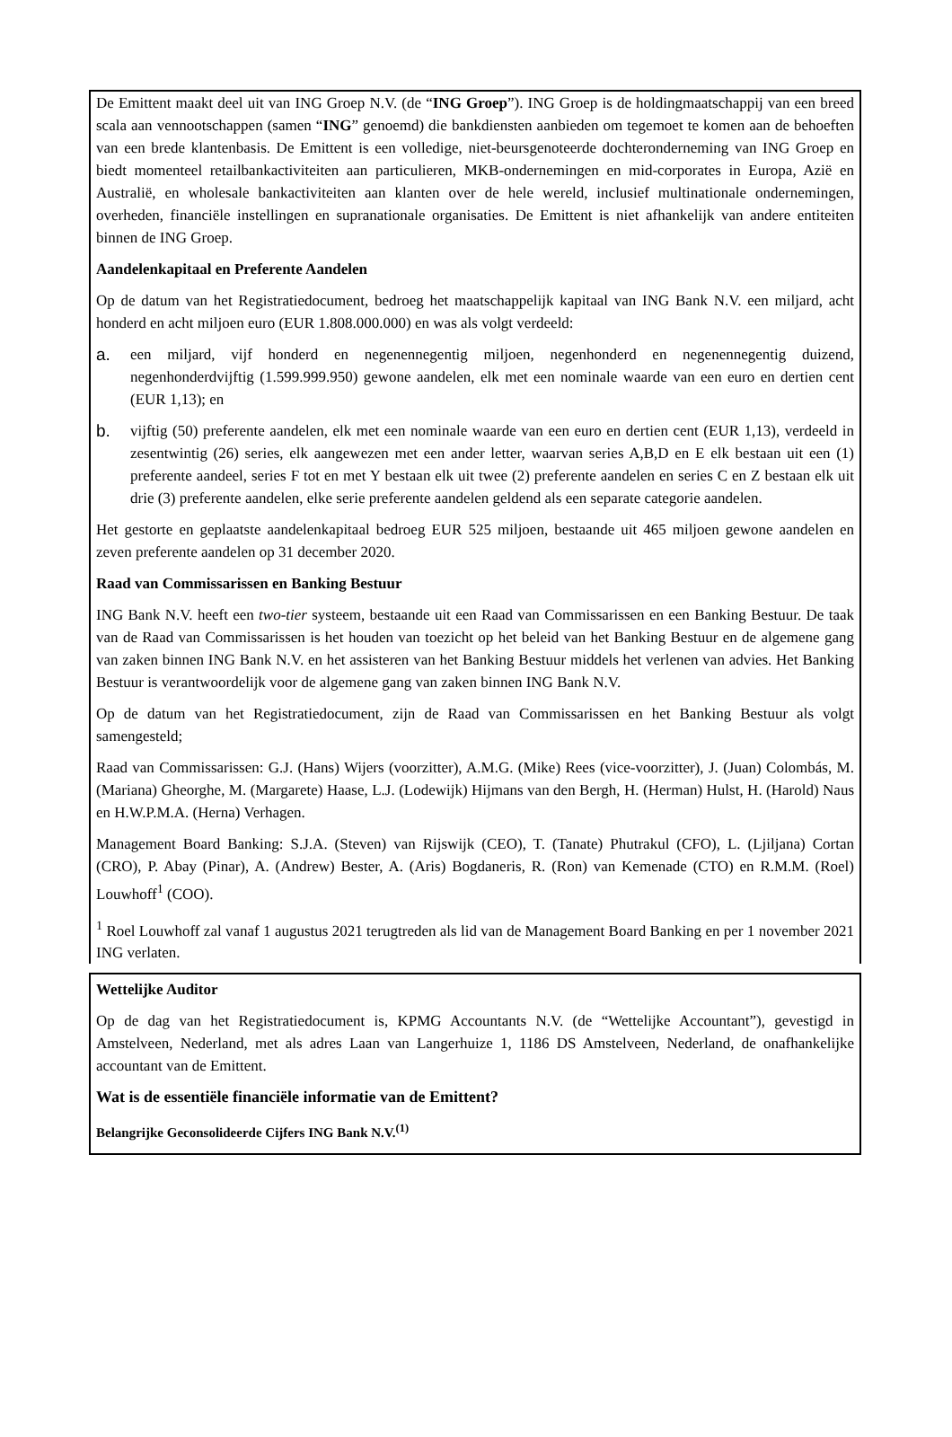De Emittent maakt deel uit van ING Groep N.V. (de “ING Groep”). ING Groep is de holdingmaatschappij van een breed scala aan vennootschappen (samen “ING” genoemd) die bankdiensten aanbieden om tegemoet te komen aan de behoeften van een brede klantenbasis. De Emittent is een volledige, niet-beursgenoteerde dochteronderneming van ING Groep en biedt momenteel retailbankactiviteiten aan particulieren, MKB-ondernemingen en mid-corporates in Europa, Azië en Australië, en wholesale bankactiviteiten aan klanten over de hele wereld, inclusief multinationale ondernemingen, overheden, financiële instellingen en supranationale organisaties. De Emittent is niet afhankelijk van andere entiteiten binnen de ING Groep.
Aandelenkapitaal en Preferente Aandelen
Op de datum van het Registratiedocument, bedroeg het maatschappelijk kapitaal van ING Bank N.V. een miljard, acht honderd en acht miljoen euro (EUR 1.808.000.000) en was als volgt verdeeld:
a. een miljard, vijf honderd en negenennegentig miljoen, negenhonderd en negenennegentig duizend, negenhonderdvijftig (1.599.999.950) gewone aandelen, elk met een nominale waarde van een euro en dertien cent (EUR 1,13); en
b. vijftig (50) preferente aandelen, elk met een nominale waarde van een euro en dertien cent (EUR 1,13), verdeeld in zesentwintig (26) series, elk aangewezen met een ander letter, waarvan series A,B,D en E elk bestaan uit een (1) preferente aandeel, series F tot en met Y bestaan elk uit twee (2) preferente aandelen en series C en Z bestaan elk uit drie (3) preferente aandelen, elke serie preferente aandelen geldend als een separate categorie aandelen.
Het gestorte en geplaatste aandelenkapitaal bedroeg EUR 525 miljoen, bestaande uit 465 miljoen gewone aandelen en zeven preferente aandelen op 31 december 2020.
Raad van Commissarissen en Banking Bestuur
ING Bank N.V. heeft een two-tier systeem, bestaande uit een Raad van Commissarissen en een Banking Bestuur. De taak van de Raad van Commissarissen is het houden van toezicht op het beleid van het Banking Bestuur en de algemene gang van zaken binnen ING Bank N.V. en het assisteren van het Banking Bestuur middels het verlenen van advies. Het Banking Bestuur is verantwoordelijk voor de algemene gang van zaken binnen ING Bank N.V.
Op de datum van het Registratiedocument, zijn de Raad van Commissarissen en het Banking Bestuur als volgt samengesteld;
Raad van Commissarissen: G.J. (Hans) Wijers (voorzitter), A.M.G. (Mike) Rees (vice-voorzitter), J. (Juan) Colombás, M. (Mariana) Gheorghe, M. (Margarete) Haase, L.J. (Lodewijk) Hijmans van den Bergh, H. (Herman) Hulst, H. (Harold) Naus en H.W.P.M.A. (Herna) Verhagen.
Management Board Banking: S.J.A. (Steven) van Rijswijk (CEO), T. (Tanate) Phutrakul (CFO), L. (Ljiljana) Cortan (CRO), P. Abay (Pinar), A. (Andrew) Bester, A. (Aris) Bogdaneris, R. (Ron) van Kemenade (CTO) en R.M.M. (Roel) Louwhoff<sup>1</sup> (COO).
<sup>1</sup> Roel Louwhoff zal vanaf 1 augustus 2021 terugtreden als lid van de Management Board Banking en per 1 november 2021 ING verlaten.
Wettelijke Auditor
Op de dag van het Registratiedocument is, KPMG Accountants N.V. (de “Wettelijke Accountant”), gevestigd in Amstelveen, Nederland, met als adres Laan van Langerhuize 1, 1186 DS Amstelveen, Nederland, de onafhankelijke accountant van de Emittent.
Wat is de essentiële financiële informatie van de Emittent?
Belangrijke Geconsolideerde Cijfers ING Bank N.V.<sup>(1)</sup>